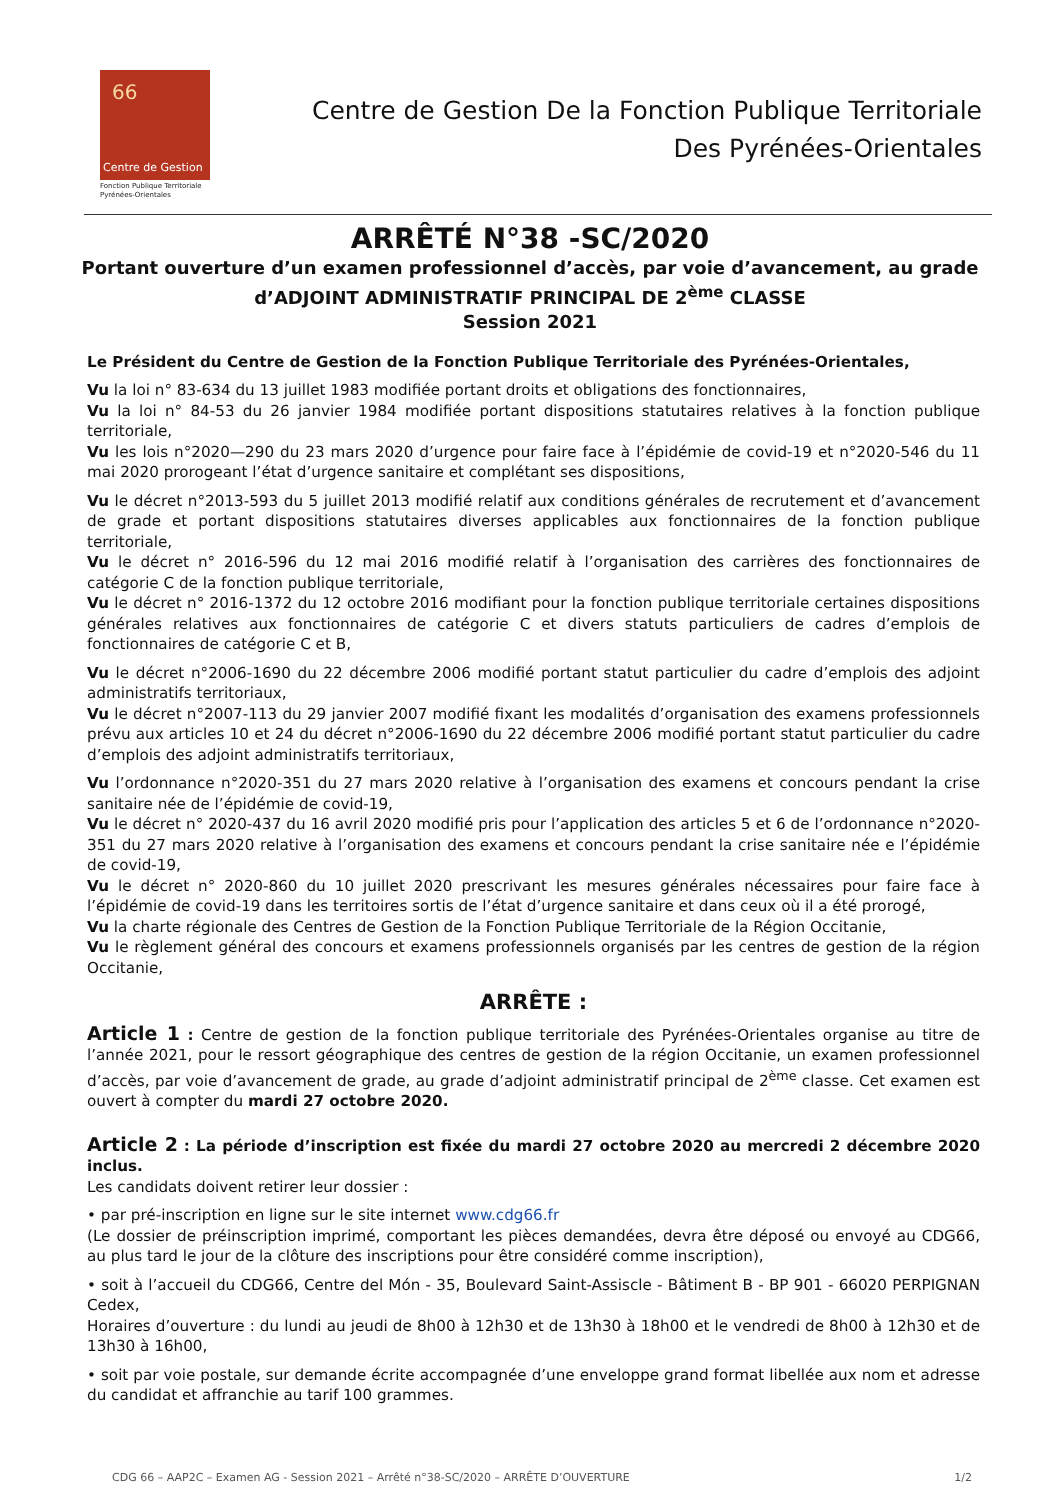66
Centre de Gestion
Fonction Publique Territoriale
Pyrénées-Orientales
Centre de Gestion De la Fonction Publique Territoriale
Des Pyrénées-Orientales
ARRÊTÉ N°38 -SC/2020
Portant ouverture d’un examen professionnel d’accès, par voie d’avancement, au grade
d’ADJOINT ADMINISTRATIF PRINCIPAL DE 2<sup>ème</sup> CLASSE
Session 2021
Le Président du Centre de Gestion de la Fonction Publique Territoriale des Pyrénées-Orientales,
Vu la loi n° 83-634 du 13 juillet 1983 modifiée portant droits et obligations des fonctionnaires,
Vu la loi n° 84-53 du 26 janvier 1984 modifiée portant dispositions statutaires relatives à la fonction publique territoriale,
Vu les lois n°2020—290 du 23 mars 2020 d’urgence pour faire face à l’épidémie de covid-19 et n°2020-546 du 11 mai 2020 prorogeant l’état d’urgence sanitaire et complétant ses dispositions,
Vu le décret n°2013-593 du 5 juillet 2013 modifié relatif aux conditions générales de recrutement et d’avancement de grade et portant dispositions statutaires diverses applicables aux fonctionnaires de la fonction publique territoriale,
Vu le décret n° 2016-596 du 12 mai 2016 modifié relatif à l’organisation des carrières des fonctionnaires de catégorie C de la fonction publique territoriale,
Vu le décret n° 2016-1372 du 12 octobre 2016 modifiant pour la fonction publique territoriale certaines dispositions générales relatives aux fonctionnaires de catégorie C et divers statuts particuliers de cadres d’emplois de fonctionnaires de catégorie C et B,
Vu le décret n°2006-1690 du 22 décembre 2006 modifié portant statut particulier du cadre d’emplois des adjoint administratifs territoriaux,
Vu le décret n°2007-113 du 29 janvier 2007 modifié fixant les modalités d’organisation des examens professionnels prévu aux articles 10 et 24 du décret n°2006-1690 du 22 décembre 2006 modifié portant statut particulier du cadre d’emplois des adjoint administratifs territoriaux,
Vu l’ordonnance n°2020-351 du 27 mars 2020 relative à l’organisation des examens et concours pendant la crise sanitaire née de l’épidémie de covid-19,
Vu le décret n° 2020-437 du 16 avril 2020 modifié pris pour l’application des articles 5 et 6 de l’ordonnance n°2020-351 du 27 mars 2020 relative à l’organisation des examens et concours pendant la crise sanitaire née e l’épidémie de covid-19,
Vu le décret n° 2020-860 du 10 juillet 2020 prescrivant les mesures générales nécessaires pour faire face à l’épidémie de covid-19 dans les territoires sortis de l’état d’urgence sanitaire et dans ceux où il a été prorogé,
Vu la charte régionale des Centres de Gestion de la Fonction Publique Territoriale de la Région Occitanie,
Vu le règlement général des concours et examens professionnels organisés par les centres de gestion de la région Occitanie,
ARRÊTE :
Article 1 : Centre de gestion de la fonction publique territoriale des Pyrénées-Orientales organise au titre de l’année 2021, pour le ressort géographique des centres de gestion de la région Occitanie, un examen professionnel d’accès, par voie d’avancement de grade, au grade d’adjoint administratif principal de 2<sup>ème</sup> classe. Cet examen est ouvert à compter du mardi 27 octobre 2020.
Article 2 : La période d’inscription est fixée du mardi 27 octobre 2020 au mercredi 2 décembre 2020 inclus.
Les candidats doivent retirer leur dossier :
• par pré-inscription en ligne sur le site internet www.cdg66.fr
(Le dossier de préinscription imprimé, comportant les pièces demandées, devra être déposé ou envoyé au CDG66, au plus tard le jour de la clôture des inscriptions pour être considéré comme inscription),
• soit à l’accueil du CDG66, Centre del Món - 35, Boulevard Saint-Assiscle - Bâtiment B - BP 901 - 66020 PERPIGNAN Cedex,
Horaires d’ouverture : du lundi au jeudi de 8h00 à 12h30 et de 13h30 à 18h00 et le vendredi de 8h00 à 12h30 et de 13h30 à 16h00,
• soit par voie postale, sur demande écrite accompagnée d’une enveloppe grand format libellée aux nom et adresse du candidat et affranchie au tarif 100 grammes.
CDG 66 – AAP2C – Examen AG - Session 2021 – Arrêté n°38-SC/2020 – ARRÊTE D’OUVERTURE 1/2